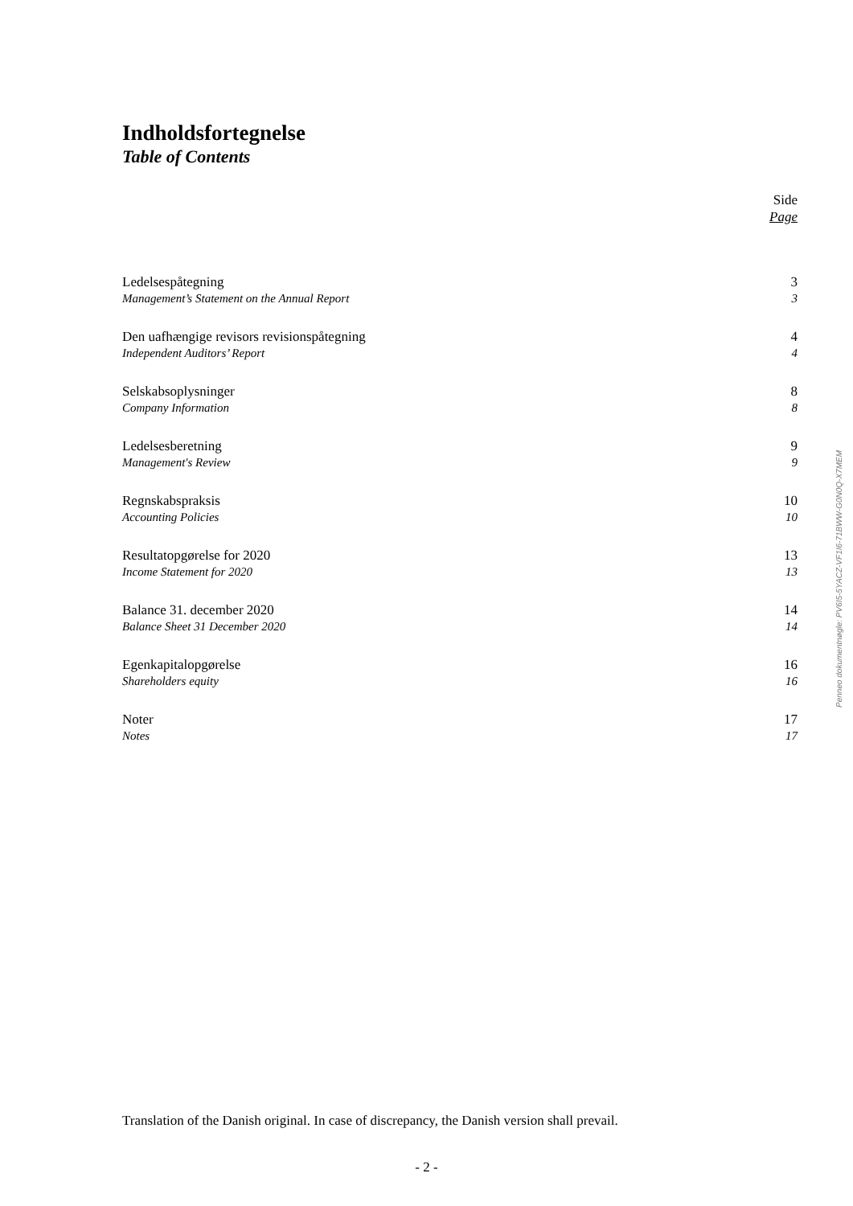Indholdsfortegnelse
Table of Contents
Side
Page
Ledelsespåtegning 3
Management’s Statement on the Annual Report 3
Den uafhængige revisors revisionspåtegning 4
Independent Auditors’ Report 4
Selskabsoplysninger 8
Company Information 8
Ledelsesberetning 9
Management's Review 9
Regnskabspraksis 10
Accounting Policies 10
Resultatopgørelse for 2020 13
Income Statement for 2020 13
Balance 31. december 2020 14
Balance Sheet 31 December 2020 14
Egenkapitalopgørelse 16
Shareholders equity 16
Noter 17
Notes 17
Penneo dokumentnøgle: PV6I5-5YACZ-VF1I6-71BWW-G0N0Q-X7MEM
Translation of the Danish original. In case of discrepancy, the Danish version shall prevail.
- 2 -